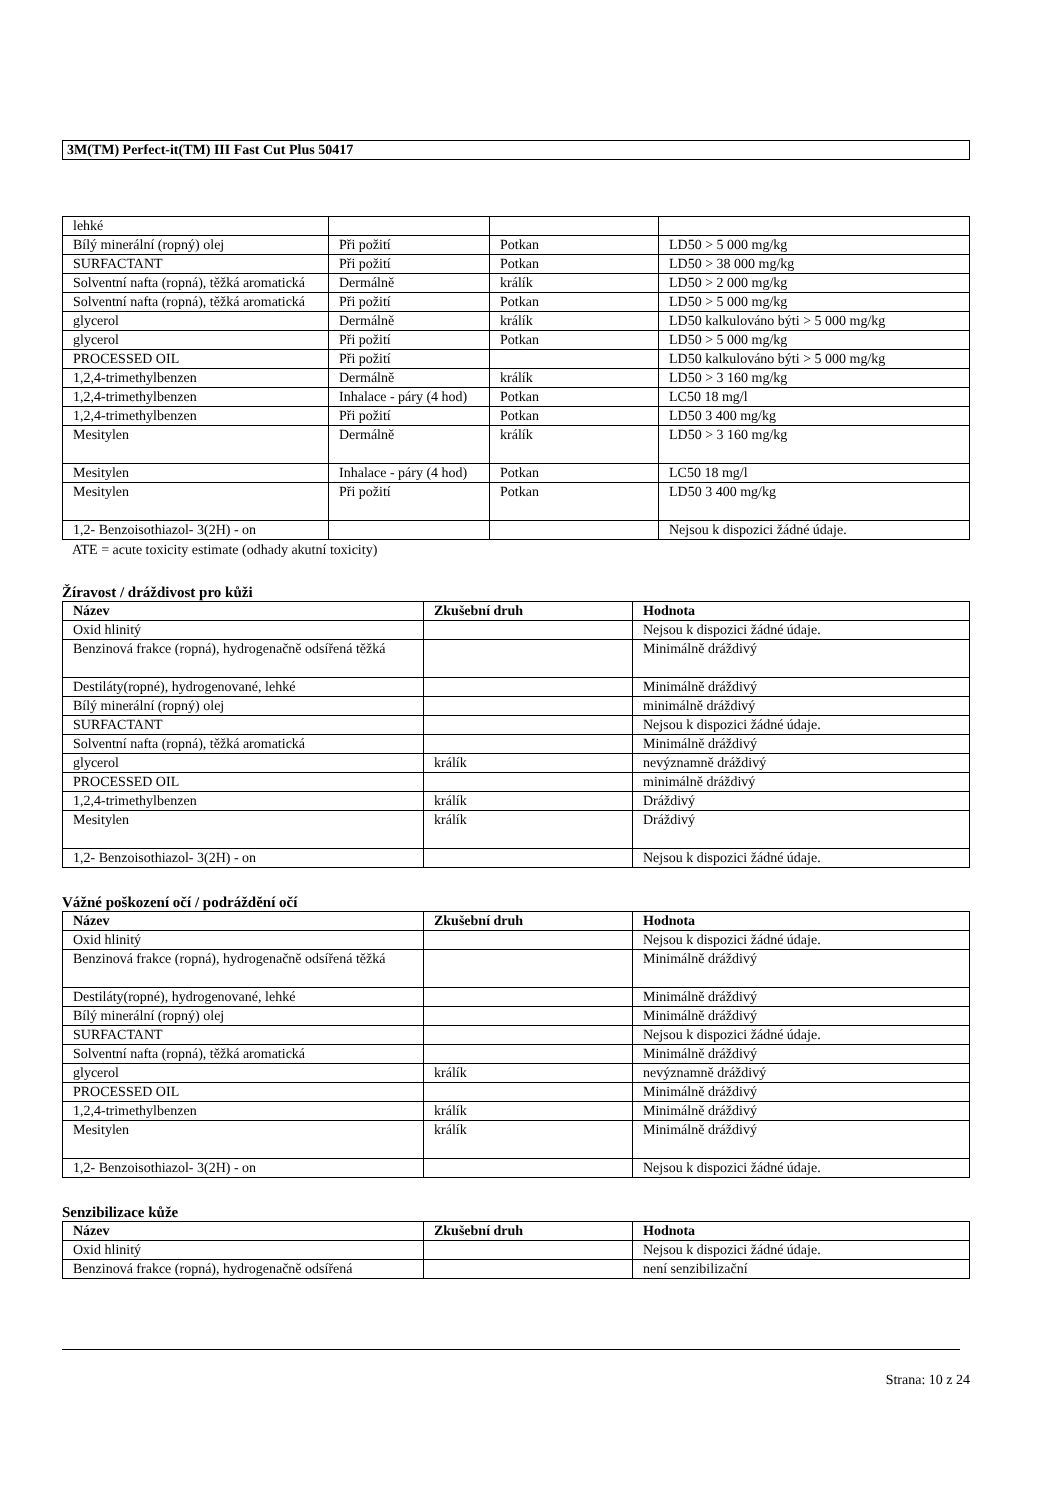3M(TM) Perfect-it(TM) III Fast Cut Plus 50417
| lehké | | | |
| Bílý minerální (ropný) olej | Při požití | Potkan | LD50 > 5 000 mg/kg |
| SURFACTANT | Při požití | Potkan | LD50 > 38 000 mg/kg |
| Solventní nafta (ropná), těžká aromatická | Dermálně | králík | LD50 > 2 000 mg/kg |
| Solventní nafta (ropná), těžká aromatická | Při požití | Potkan | LD50 > 5 000 mg/kg |
| glycerol | Dermálně | králík | LD50 kalkulováno býti > 5 000 mg/kg |
| glycerol | Při požití | Potkan | LD50 > 5 000 mg/kg |
| PROCESSED OIL | Při požití | | LD50 kalkulováno býti > 5 000 mg/kg |
| 1,2,4-trimethylbenzen | Dermálně | králík | LD50 > 3 160 mg/kg |
| 1,2,4-trimethylbenzen | Inhalace - páry (4 hod) | Potkan | LC50 18 mg/l |
| 1,2,4-trimethylbenzen | Při požití | Potkan | LD50 3 400 mg/kg |
| Mesitylen | Dermálně | králík | LD50 > 3 160 mg/kg |
| Mesitylen | Inhalace - páry (4 hod) | Potkan | LC50 18 mg/l |
| Mesitylen | Při požití | Potkan | LD50 3 400 mg/kg |
| 1,2- Benzoisothiazol- 3(2H) - on | | | Nejsou k dispozici žádné údaje. |
ATE = acute toxicity estimate (odhady akutní toxicity)
Žíravost / dráždivost pro kůži
| Název | Zkušební druh | Hodnota |
| --- | --- | --- |
| Oxid hlinitý | | Nejsou k dispozici žádné údaje. |
| Benzinová frakce (ropná), hydrogenačně odsířená těžká | | Minimálně dráždivý |
| Destiláty(ropné), hydrogenované, lehké | | Minimálně dráždivý |
| Bílý minerální (ropný) olej | | minimálně dráždivý |
| SURFACTANT | | Nejsou k dispozici žádné údaje. |
| Solventní nafta (ropná), těžká aromatická | | Minimálně dráždivý |
| glycerol | králík | nevýznamně dráždivý |
| PROCESSED OIL | | minimálně dráždivý |
| 1,2,4-trimethylbenzen | králík | Dráždivý |
| Mesitylen | králík | Dráždivý |
| 1,2- Benzoisothiazol- 3(2H) - on | | Nejsou k dispozici žádné údaje. |
Vážné poškození očí / podráždění očí
| Název | Zkušební druh | Hodnota |
| --- | --- | --- |
| Oxid hlinitý | | Nejsou k dispozici žádné údaje. |
| Benzinová frakce (ropná), hydrogenačně odsířená těžká | | Minimálně dráždivý |
| Destiláty(ropné), hydrogenované, lehké | | Minimálně dráždivý |
| Bílý minerální (ropný) olej | | Minimálně dráždivý |
| SURFACTANT | | Nejsou k dispozici žádné údaje. |
| Solventní nafta (ropná), těžká aromatická | | Minimálně dráždivý |
| glycerol | králík | nevýznamně dráždivý |
| PROCESSED OIL | | Minimálně dráždivý |
| 1,2,4-trimethylbenzen | králík | Minimálně dráždivý |
| Mesitylen | králík | Minimálně dráždivý |
| 1,2- Benzoisothiazol- 3(2H) - on | | Nejsou k dispozici žádné údaje. |
Senzibilizace kůže
| Název | Zkušební druh | Hodnota |
| --- | --- | --- |
| Oxid hlinitý | | Nejsou k dispozici žádné údaje. |
| Benzinová frakce (ropná), hydrogenačně odsířená | | není senzibilizační |
Strana: 10 z 24